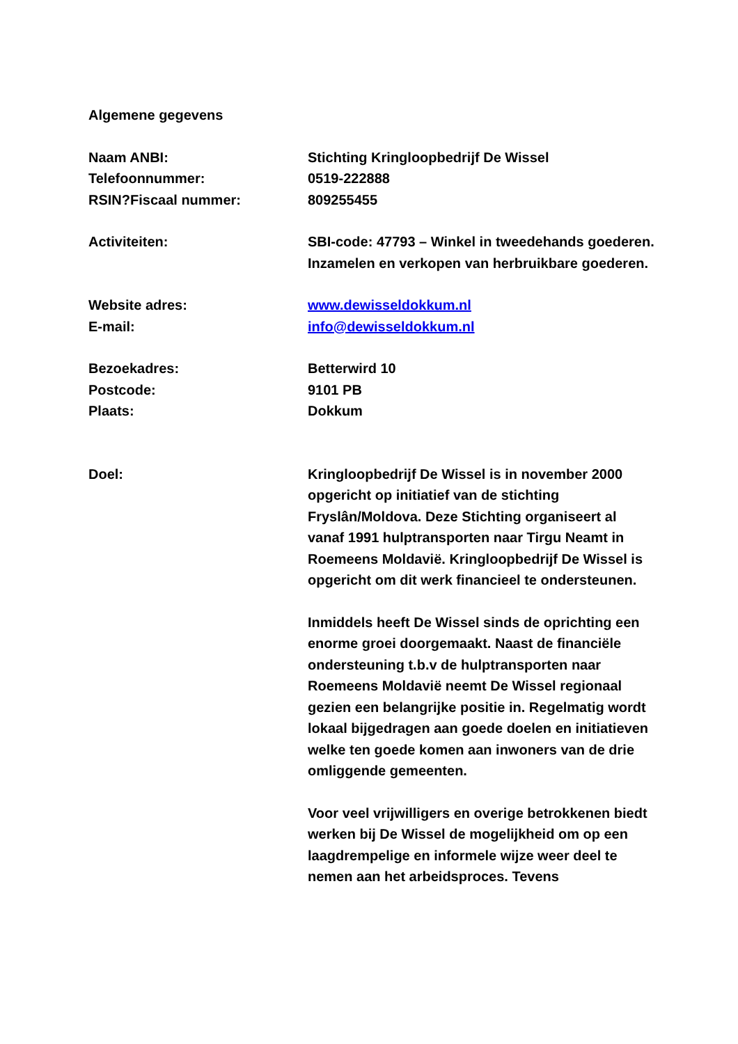Algemene gegevens
Naam ANBI: Stichting Kringloopbedrijf De Wissel
Telefoonnummer: 0519-222888
RSIN?Fiscaal nummer: 809255455
Activiteiten: SBI-code: 47793 – Winkel in tweedehands goederen. Inzamelen en verkopen van herbruikbare goederen.
Website adres: www.dewisseldokkum.nl
E-mail: info@dewisseldokkum.nl
Bezoekadres: Betterwird 10
Postcode: 9101 PB
Plaats: Dokkum
Doel: Kringloopbedrijf De Wissel is in november 2000 opgericht op initiatief van de stichting Fryslân/Moldova. Deze Stichting organiseert al vanaf 1991 hulptransporten naar Tirgu Neamt in Roemeens Moldavië. Kringloopbedrijf De Wissel is opgericht om dit werk financieel te ondersteunen.
Inmiddels heeft De Wissel sinds de oprichting een enorme groei doorgemaakt. Naast de financiële ondersteuning t.b.v de hulptransporten naar Roemeens Moldavië neemt De Wissel regionaal gezien een belangrijke positie in. Regelmatig wordt lokaal bijgedragen aan goede doelen en initiatieven welke ten goede komen aan inwoners van de drie omliggende gemeenten.
Voor veel vrijwilligers en overige betrokkenen biedt werken bij De Wissel de mogelijkheid om op een laagdrempelige en informele wijze weer deel te nemen aan het arbeidsproces. Tevens